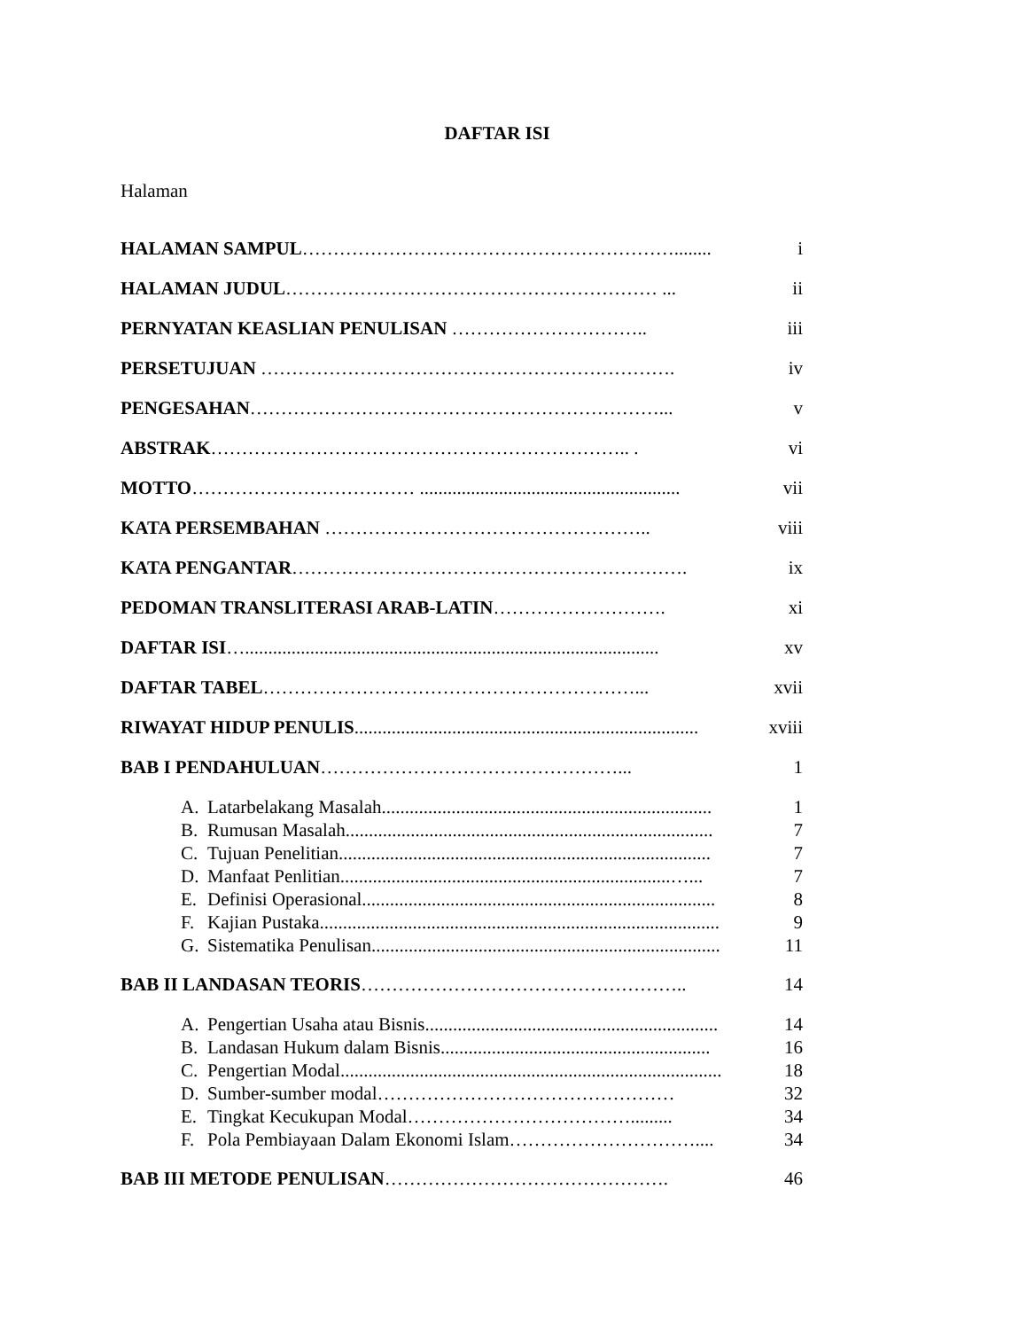DAFTAR ISI
Halaman
HALAMAN SAMPUL……………………………………………………........ i
HALAMAN JUDUL…………………………………………………… ... ii
PERNYATAN KEASLIAN PENULISAN ………………………….. iii
PERSETUJUAN …………………………………………………………. iv
PENGESAHAN…………………………………………………………... v
ABSTRAK………………………………………………………….. . vi
MOTTO……………………………… ........................................................ vii
KATA PERSEMBAHAN …………………………………………….. viii
KATA PENGANTAR………………………………………………………. ix
PEDOMAN TRANSLITERASI ARAB-LATIN………………………. xi
DAFTAR ISI…......................................................................................... xv
DAFTAR TABEL……………………………………………………... xvii
RIWAYAT HIDUP PENULIS.......................................................................... xviii
BAB I PENDAHULUAN…………………………………………... 1
A. Latarbelakang Masalah....................................................................... 1
B. Rumusan Masalah............................................................................... 7
C. Tujuan Penelitian................................................................................ 7
D. Manfaat Penlitian.......................................................................…... 7
E. Definisi Operasional............................................................................ 8
F. Kajian Pustaka...................................................................................... 9
G. Sistematika Penulisan........................................................................... 11
BAB II LANDASAN TEORIS…………………………………………….. 14
A. Pengertian Usaha atau Bisnis............................................................... 14
B. Landasan Hukum dalam Bisnis.......................................................... 16
C. Pengertian Modal.................................................................................. 18
D. Sumber-sumber modal………………………………………… 32
E. Tingkat Kecukupan Modal………………………………......... 34
F. Pola Pembiayaan Dalam Ekonomi Islam………………………….... 34
BAB III METODE PENULISAN………………………………………. 46